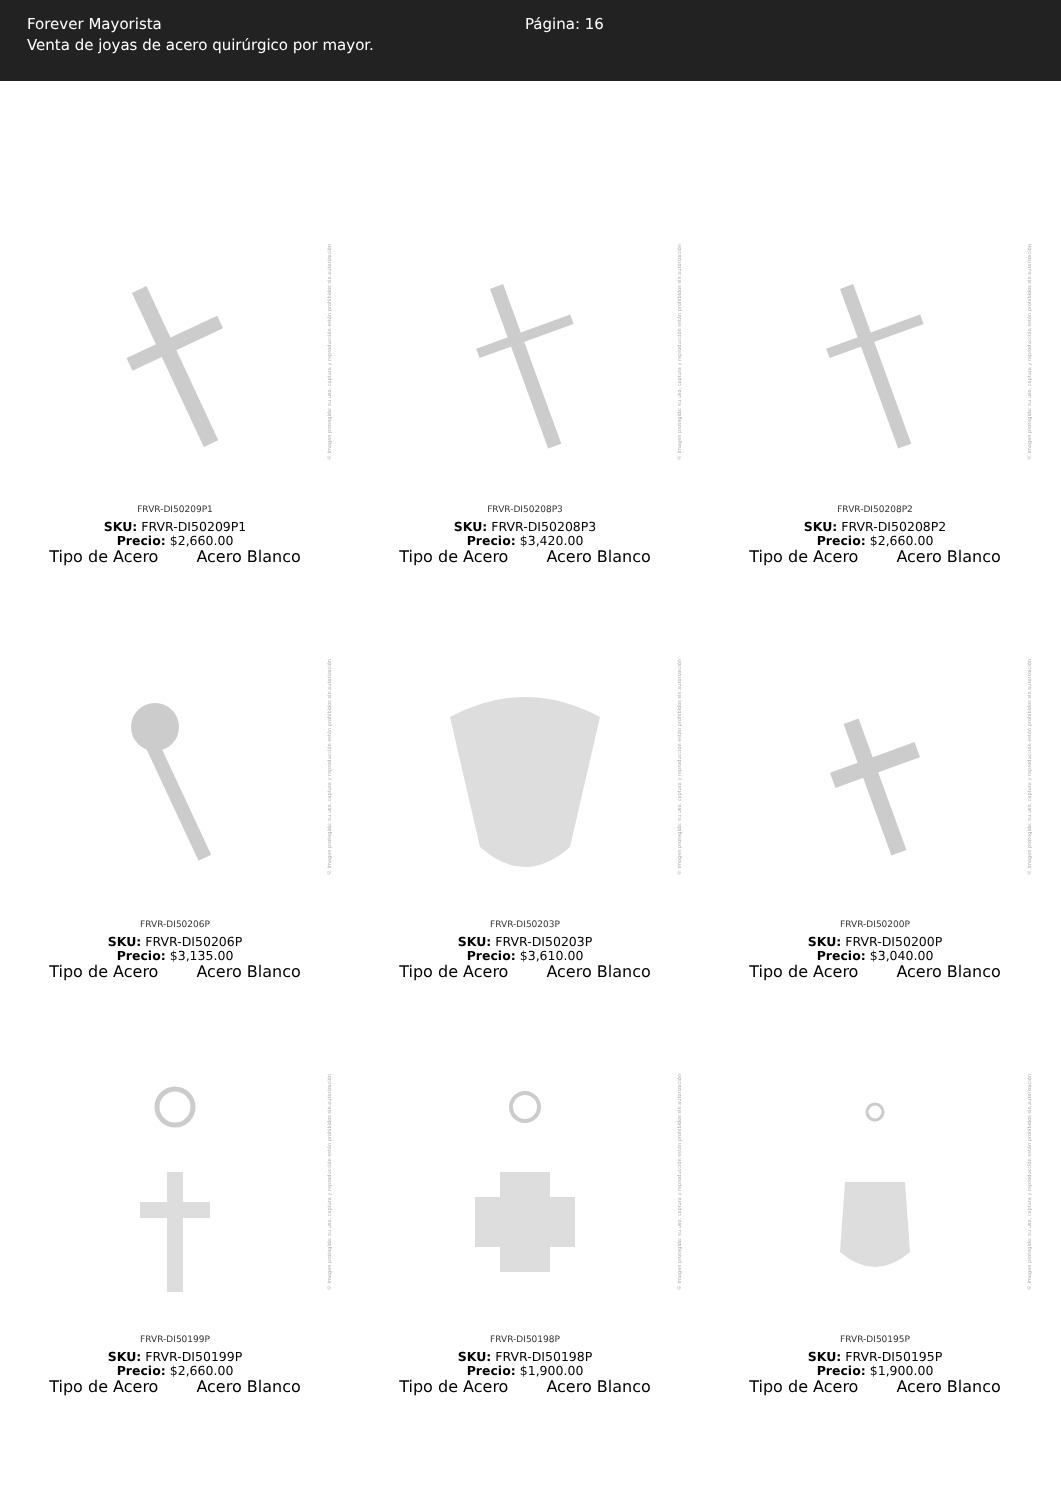Forever Mayorista
Venta de joyas de acero quirúrgico por mayor.
Página: 16
© Imagen protegida: su uso, captura y reproducción están prohibidos sin autorización
FRVR-DI50209P1
SKU: FRVR-DI50209P1
Precio: $2,660.00
Tipo de Acero Acero Blanco
© Imagen protegida: su uso, captura y reproducción están prohibidos sin autorización
FRVR-DI50208P3
SKU: FRVR-DI50208P3
Precio: $3,420.00
Tipo de Acero Acero Blanco
© Imagen protegida: su uso, captura y reproducción están prohibidos sin autorización
FRVR-DI50208P2
SKU: FRVR-DI50208P2
Precio: $2,660.00
Tipo de Acero Acero Blanco
© Imagen protegida: su uso, captura y reproducción están prohibidos sin autorización
FRVR-DI50206P
SKU: FRVR-DI50206P
Precio: $3,135.00
Tipo de Acero Acero Blanco
© Imagen protegida: su uso, captura y reproducción están prohibidos sin autorización
FRVR-DI50203P
SKU: FRVR-DI50203P
Precio: $3,610.00
Tipo de Acero Acero Blanco
© Imagen protegida: su uso, captura y reproducción están prohibidos sin autorización
FRVR-DI50200P
SKU: FRVR-DI50200P
Precio: $3,040.00
Tipo de Acero Acero Blanco
© Imagen protegida: su uso, captura y reproducción están prohibidos sin autorización
FRVR-DI50199P
SKU: FRVR-DI50199P
Precio: $2,660.00
Tipo de Acero Acero Blanco
© Imagen protegida: su uso, captura y reproducción están prohibidos sin autorización
FRVR-DI50198P
SKU: FRVR-DI50198P
Precio: $1,900.00
Tipo de Acero Acero Blanco
© Imagen protegida: su uso, captura y reproducción están prohibidos sin autorización
FRVR-DI50195P
SKU: FRVR-DI50195P
Precio: $1,900.00
Tipo de Acero Acero Blanco